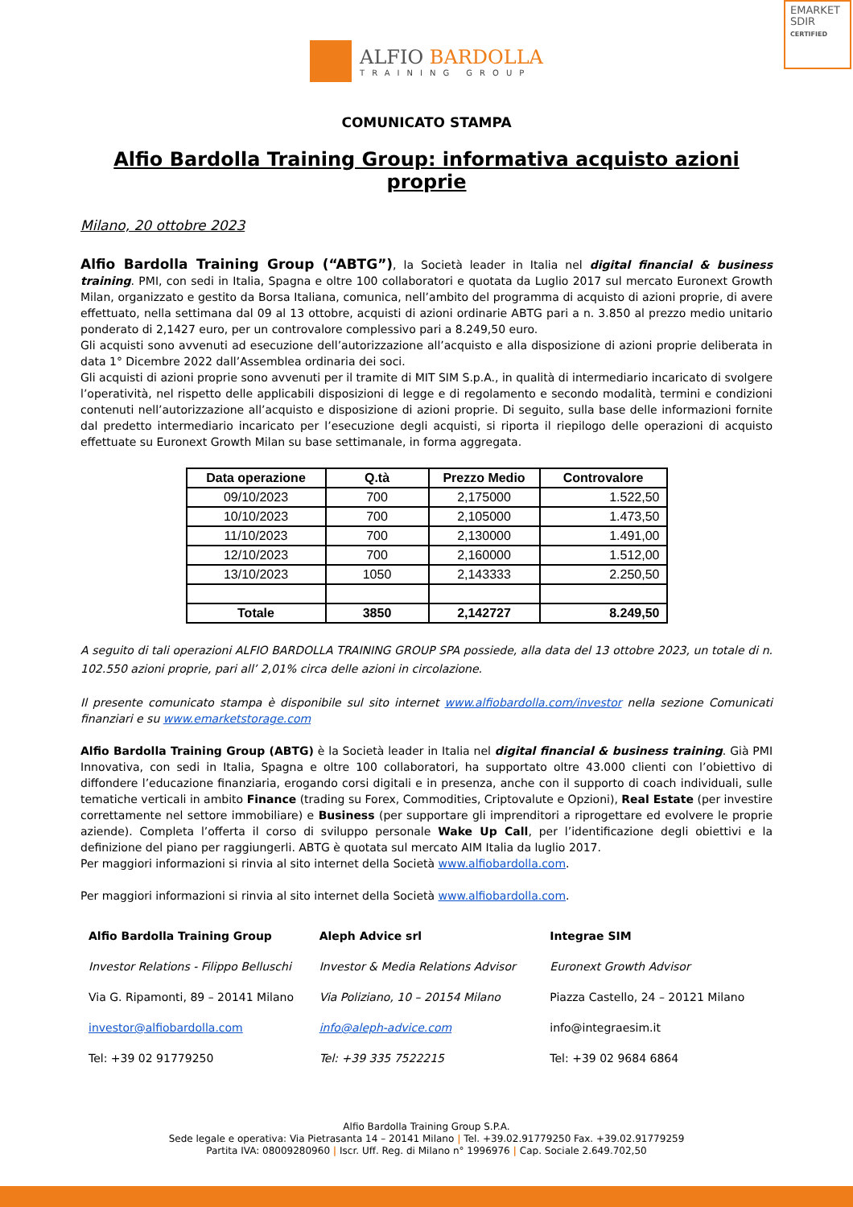EMARKET
SDIR
CERTIFIED
ALFIO BARDOLLA
TRAINING GROUP
COMUNICATO STAMPA
Alfio Bardolla Training Group: informativa acquisto azioni proprie
Milano, 20 ottobre 2023
Alfio Bardolla Training Group (“ABTG”), la Società leader in Italia nel digital financial & business training. PMI, con sedi in Italia, Spagna e oltre 100 collaboratori e quotata da Luglio 2017 sul mercato Euronext Growth Milan, organizzato e gestito da Borsa Italiana, comunica, nell’ambito del programma di acquisto di azioni proprie, di avere effettuato, nella settimana dal 09 al 13 ottobre, acquisti di azioni ordinarie ABTG pari a n. 3.850 al prezzo medio unitario ponderato di 2,1427 euro, per un controvalore complessivo pari a 8.249,50 euro.
Gli acquisti sono avvenuti ad esecuzione dell’autorizzazione all’acquisto e alla disposizione di azioni proprie deliberata in data 1° Dicembre 2022 dall’Assemblea ordinaria dei soci.
Gli acquisti di azioni proprie sono avvenuti per il tramite di MIT SIM S.p.A., in qualità di intermediario incaricato di svolgere l’operatività, nel rispetto delle applicabili disposizioni di legge e di regolamento e secondo modalità, termini e condizioni contenuti nell’autorizzazione all’acquisto e disposizione di azioni proprie. Di seguito, sulla base delle informazioni fornite dal predetto intermediario incaricato per l’esecuzione degli acquisti, si riporta il riepilogo delle operazioni di acquisto effettuate su Euronext Growth Milan su base settimanale, in forma aggregata.
| Data operazione | Q.tà | Prezzo Medio | Controvalore |
| --- | --- | --- | --- |
| 09/10/2023 | 700 | 2,175000 | 1.522,50 |
| 10/10/2023 | 700 | 2,105000 | 1.473,50 |
| 11/10/2023 | 700 | 2,130000 | 1.491,00 |
| 12/10/2023 | 700 | 2,160000 | 1.512,00 |
| 13/10/2023 | 1050 | 2,143333 | 2.250,50 |
| Totale | 3850 | 2,142727 | 8.249,50 |
A seguito di tali operazioni ALFIO BARDOLLA TRAINING GROUP SPA possiede, alla data del 13 ottobre 2023, un totale di n. 102.550 azioni proprie, pari all’ 2,01% circa delle azioni in circolazione.
Il presente comunicato stampa è disponibile sul sito internet www.alfiobardolla.com/investor nella sezione Comunicati finanziari e su www.emarketstorage.com
Alfio Bardolla Training Group (ABTG) è la Società leader in Italia nel digital financial & business training. Già PMI Innovativa, con sedi in Italia, Spagna e oltre 100 collaboratori, ha supportato oltre 43.000 clienti con l’obiettivo di diffondere l’educazione finanziaria, erogando corsi digitali e in presenza, anche con il supporto di coach individuali, sulle tematiche verticali in ambito Finance (trading su Forex, Commodities, Criptovalute e Opzioni), Real Estate (per investire correttamente nel settore immobiliare) e Business (per supportare gli imprenditori a riprogettare ed evolvere le proprie aziende). Completa l’offerta il corso di sviluppo personale Wake Up Call, per l’identificazione degli obiettivi e la definizione del piano per raggiungerli. ABTG è quotata sul mercato AIM Italia da luglio 2017.
Per maggiori informazioni si rinvia al sito internet della Società www.alfiobardolla.com.
Per maggiori informazioni si rinvia al sito internet della Società www.alfiobardolla.com.
| Alfio Bardolla Training Group | Aleph Advice srl | Integrae SIM |
| Investor Relations - Filippo Belluschi | Investor & Media Relations Advisor | Euronext Growth Advisor |
| Via G. Ripamonti, 89 – 20141 Milano | Via Poliziano, 10 – 20154 Milano | Piazza Castello, 24 – 20121 Milano |
| investor@alfiobardolla.com | info@aleph-advice.com | info@integraesim.it |
| Tel: +39 02 91779250 | Tel: +39 335 7522215 | Tel: +39 02 9684 6864 |
Alfio Bardolla Training Group S.P.A.
Sede legale e operativa: Via Pietrasanta 14 – 20141 Milano | Tel. +39.02.91779250 Fax. +39.02.91779259
Partita IVA: 08009280960 | Iscr. Uff. Reg. di Milano n° 1996976 | Cap. Sociale 2.649.702,50